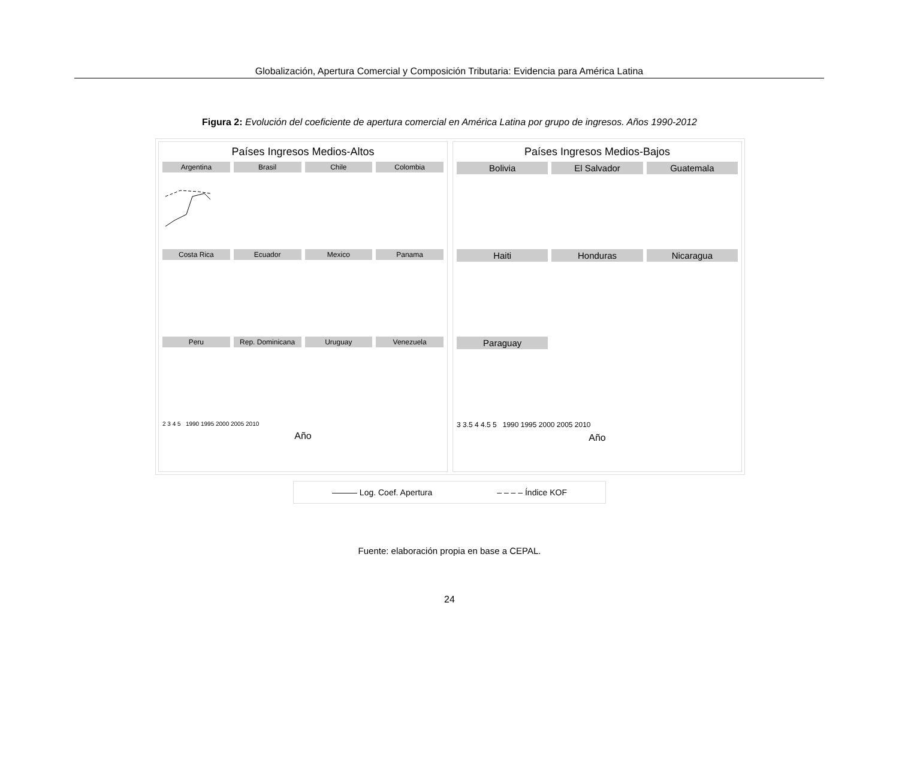Globalización, Apertura Comercial y Composición Tributaria: Evidencia para América Latina
Figura 2: Evolución del coeficiente de apertura comercial en América Latina por grupo de ingresos. Años 1990-2012
Países Ingresos Medios-Altos
Argentina
Brasil
Chile
Colombia
Costa Rica
Ecuador
Mexico
Panama
Peru
Rep. Dominicana
Uruguay
Venezuela
2 3 4 5 1990 1995 2000 2005 2010
Año
Países Ingresos Medios-Bajos
Bolivia
El Salvador
Guatemala
Haiti
Honduras
Nicaragua
Paraguay
3 3.5 4 4.5 5 1990 1995 2000 2005 2010
Año
——— Log. Coef. Apertura – – – – Índice KOF
Fuente: elaboración propia en base a CEPAL.
24